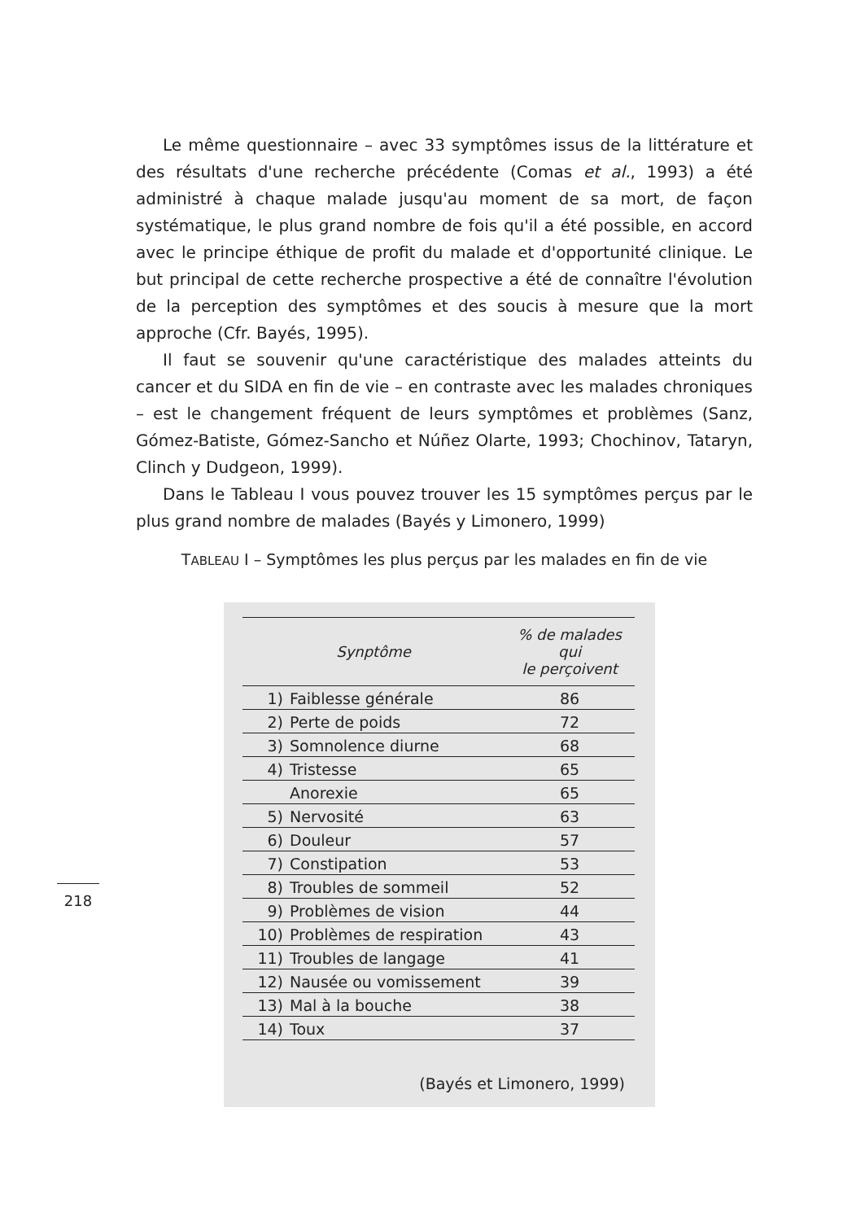Le même questionnaire – avec 33 symptômes issus de la littérature et des résultats d'une recherche précédente (Comas et al., 1993) a été administré à chaque malade jusqu'au moment de sa mort, de façon systématique, le plus grand nombre de fois qu'il a été possible, en accord avec le principe éthique de profit du malade et d'opportunité clinique. Le but principal de cette recherche prospective a été de connaître l'évolution de la perception des symptômes et des soucis à mesure que la mort approche (Cfr. Bayés, 1995).
Il faut se souvenir qu'une caractéristique des malades atteints du cancer et du SIDA en fin de vie – en contraste avec les malades chroniques – est le changement fréquent de leurs symptômes et problèmes (Sanz, Gómez-­Batiste, Gómez-Sancho et Núñez Olarte, 1993; Chochinov, Tataryn, Clinch y Dudgeon, 1999).
Dans le Tableau I vous pouvez trouver les 15 symptômes perçus par le plus grand nombre de malades (Bayés y Limonero, 1999)
TABLEAU I – Symptômes les plus perçus par les malades en fin de vie
| Synptôme | | % de malades qui le perçoivent |
| --- | --- | --- |
| 1) | Faiblesse générale | 86 |
| 2) | Perte de poids | 72 |
| 3) | Somnolence diurne | 68 |
| 4) | Tristesse | 65 |
| | Anorexie | 65 |
| 5) | Nervosité | 63 |
| 6) | Douleur | 57 |
| 7) | Constipation | 53 |
| 8) | Troubles de sommeil | 52 |
| 9) | Problèmes de vision | 44 |
| 10) | Problèmes de respiration | 43 |
| 11) | Troubles de langage | 41 |
| 12) | Nausée ou vomissement | 39 |
| 13) | Mal à la bouche | 38 |
| 14) | Toux | 37 |
(Bayés et Limonero, 1999)
218